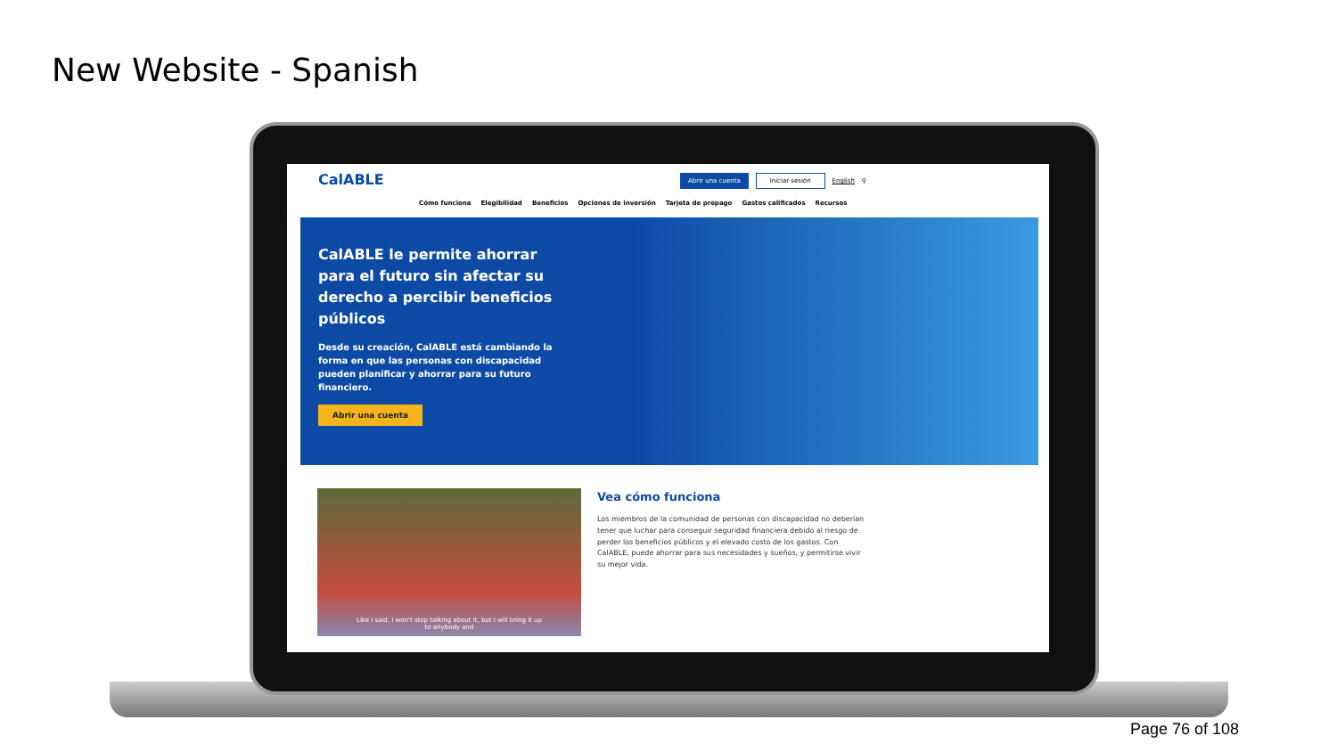New Website - Spanish
CalABLE
Abrir una cuenta Iniciar sesión English ⚲
Cómo funciona Elegibilidad Beneficios Opciones de inversión Tarjeta de prepago Gastos calificados Recursos
CalABLE le permite ahorrar para el futuro sin afectar su derecho a percibir beneficios públicos
Desde su creación, CalABLE está cambiando la forma en que las personas con discapacidad pueden planificar y ahorrar para su futuro financiero.
Abrir una cuenta
Like I said, I won't stop talking about it, but I will bring it up
to anybody and
Vea cómo funciona
Los miembros de la comunidad de personas con discapacidad no deberían tener que luchar para conseguir seguridad financiera debido al riesgo de perder los beneficios públicos y el elevado costo de los gastos. Con CalABLE, puede ahorrar para sus necesidades y sueños, y permitirse vivir su mejor vida.
Page 76 of 108